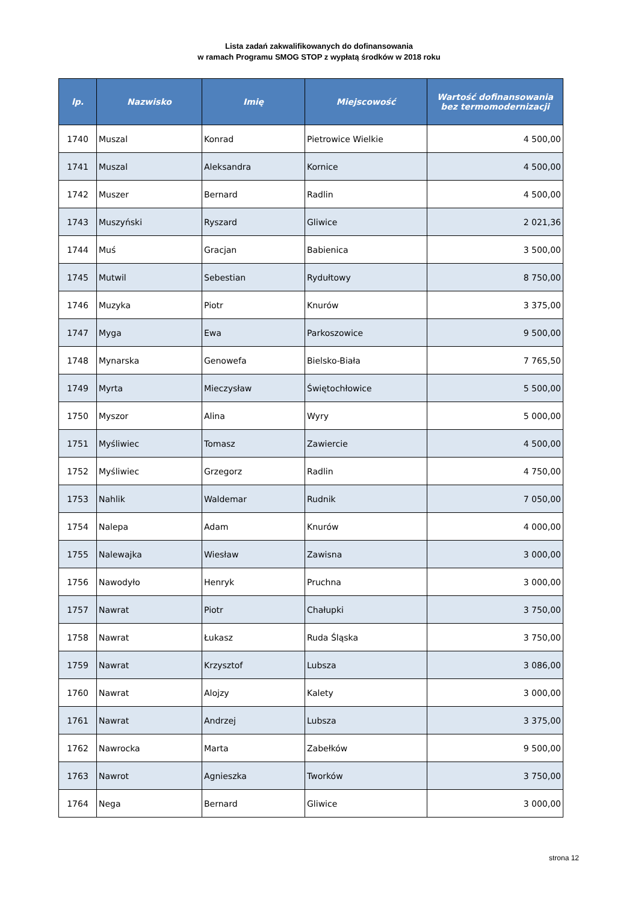Lista zadań zakwalifikowanych do dofinansowania
w ramach Programu SMOG STOP z wypłatą środków w 2018 roku
| lp. | Nazwisko | Imię | Miejscowość | Wartość dofinansowania bez termomodernizacji |
| --- | --- | --- | --- | --- |
| 1740 | Muszal | Konrad | Pietrowice Wielkie | 4 500,00 |
| 1741 | Muszal | Aleksandra | Kornice | 4 500,00 |
| 1742 | Muszer | Bernard | Radlin | 4 500,00 |
| 1743 | Muszyński | Ryszard | Gliwice | 2 021,36 |
| 1744 | Muś | Gracjan | Babienica | 3 500,00 |
| 1745 | Mutwil | Sebestian | Rydułtowy | 8 750,00 |
| 1746 | Muzyka | Piotr | Knurów | 3 375,00 |
| 1747 | Myga | Ewa | Parkoszowice | 9 500,00 |
| 1748 | Mynarska | Genowefa | Bielsko-Biała | 7 765,50 |
| 1749 | Myrta | Mieczysław | Świętochłowice | 5 500,00 |
| 1750 | Myszor | Alina | Wyry | 5 000,00 |
| 1751 | Myśliwiec | Tomasz | Zawiercie | 4 500,00 |
| 1752 | Myśliwiec | Grzegorz | Radlin | 4 750,00 |
| 1753 | Nahlik | Waldemar | Rudnik | 7 050,00 |
| 1754 | Nalepa | Adam | Knurów | 4 000,00 |
| 1755 | Nalewajka | Wiesław | Zawisna | 3 000,00 |
| 1756 | Nawodyło | Henryk | Pruchna | 3 000,00 |
| 1757 | Nawrat | Piotr | Chałupki | 3 750,00 |
| 1758 | Nawrat | Łukasz | Ruda Śląska | 3 750,00 |
| 1759 | Nawrat | Krzysztof | Lubsza | 3 086,00 |
| 1760 | Nawrat | Alojzy | Kalety | 3 000,00 |
| 1761 | Nawrat | Andrzej | Lubsza | 3 375,00 |
| 1762 | Nawrocka | Marta | Zabełków | 9 500,00 |
| 1763 | Nawrot | Agnieszka | Tworków | 3 750,00 |
| 1764 | Nega | Bernard | Gliwice | 3 000,00 |
strona 12